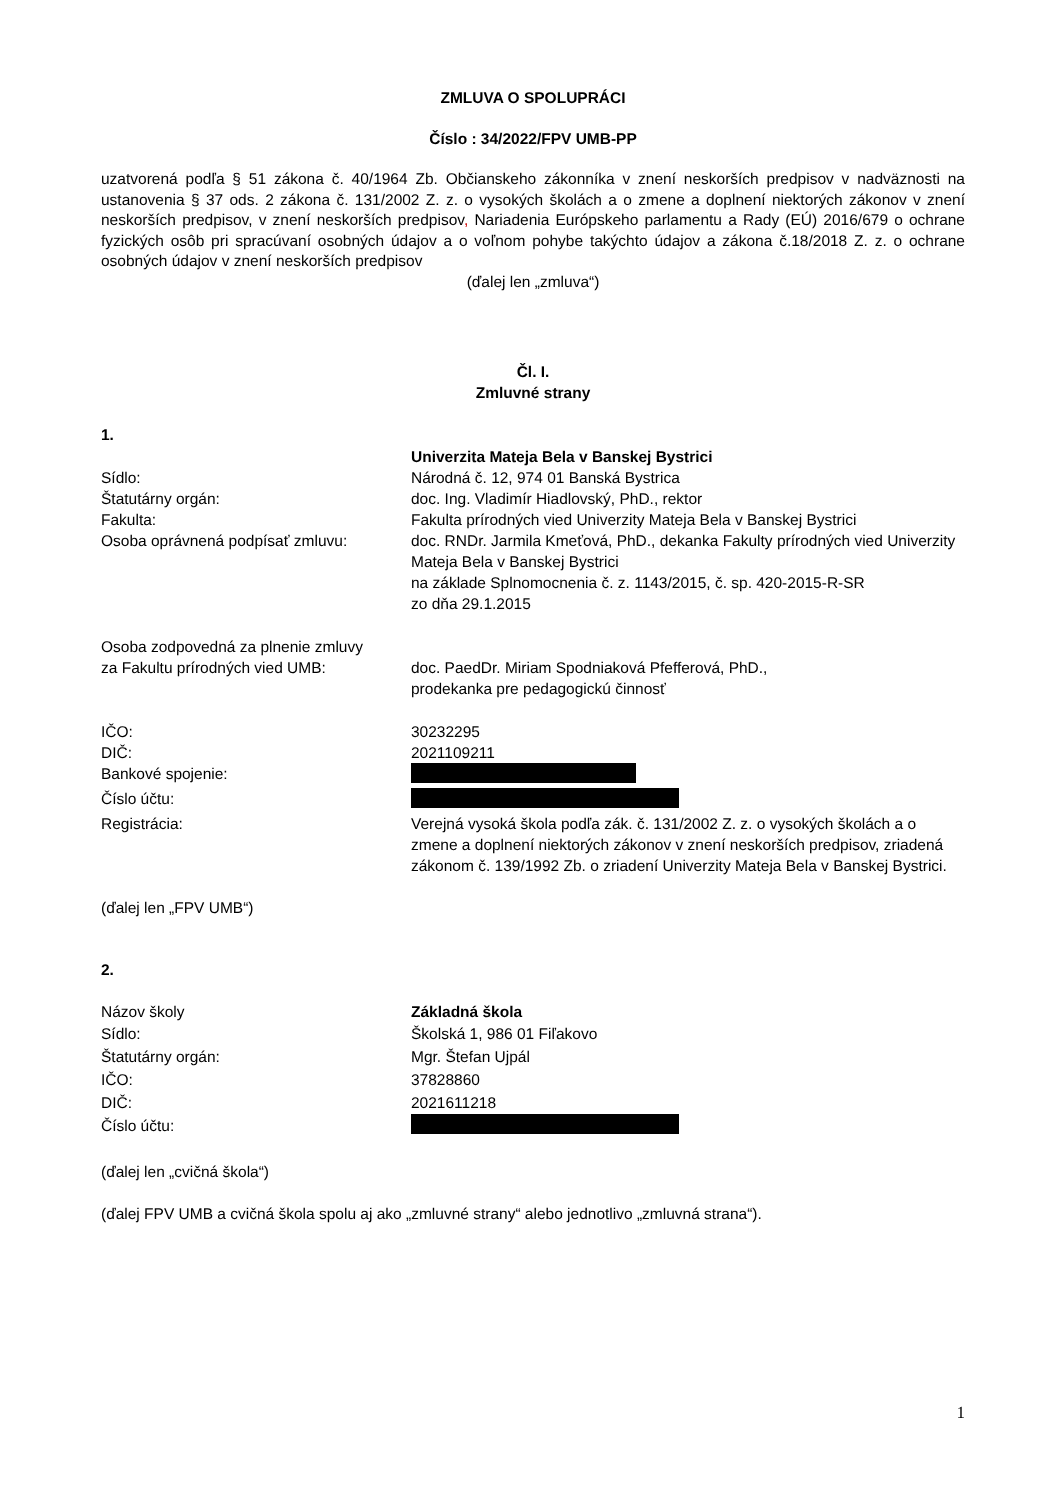ZMLUVA O SPOLUPRÁCI
Číslo : 34/2022/FPV UMB-PP
uzatvorená podľa § 51 zákona č. 40/1964 Zb. Občianskeho zákonníka v znení neskorších predpisov v nadväznosti na ustanovenia § 37 ods. 2 zákona č. 131/2002 Z. z. o vysokých školách a o zmene a doplnení niektorých zákonov v znení neskorších predpisov, v znení neskorších predpisov, Nariadenia Európskeho parlamentu a Rady (EÚ) 2016/679 o ochrane fyzických osôb pri spracúvaní osobných údajov a o voľnom pohybe takýchto údajov a zákona č.18/2018 Z. z. o ochrane osobných údajov v znení neskorších predpisov
(ďalej len „zmluva“)
Čl. I.
Zmluvné strany
1.
Univerzita Mateja Bela v Banskej Bystrici
Sídlo: Národná č. 12, 974 01 Banská Bystrica
Štatutárny orgán: doc. Ing. Vladimír Hiadlovský, PhD., rektor
Fakulta: Fakulta prírodných vied Univerzity Mateja Bela v Banskej Bystrici
Osoba oprávnená podpísať zmluvu: doc. RNDr. Jarmila Kmeťová, PhD., dekanka Fakulty prírodných vied Univerzity Mateja Bela v Banskej Bystrici
na základe Splnomocnenia č. z. 1143/2015, č. sp. 420-2015-R-SR
zo dňa 29.1.2015
Osoba zodpovedná za plnenie zmluvy
za Fakultu prírodných vied UMB:
doc. PaedDr. Miriam Spodniaková Pfefferová, PhD.,
prodekanka pre pedagogickú činnosť
IČO: 30232295
DIČ: 2021109211
Bankové spojenie:
Číslo účtu:
Registrácia: Verejná vysoká škola podľa zák. č. 131/2002 Z. z. o vysokých školách a o zmene a doplnení niektorých zákonov v znení neskorších predpisov, zriadená zákonom č. 139/1992 Zb. o zriadení Univerzity Mateja Bela v Banskej Bystrici.
(ďalej len „FPV UMB“)
2.
Názov školy Základná škola
Sídlo: Školská 1, 986 01 Fiľakovo
Štatutárny orgán: Mgr. Štefan Ujpál
IČO: 37828860
DIČ: 2021611218
Číslo účtu:
(ďalej len „cvičná škola“)
(ďalej FPV UMB a cvičná škola spolu aj ako „zmluvné strany“ alebo jednotlivo „zmluvná strana“).
1